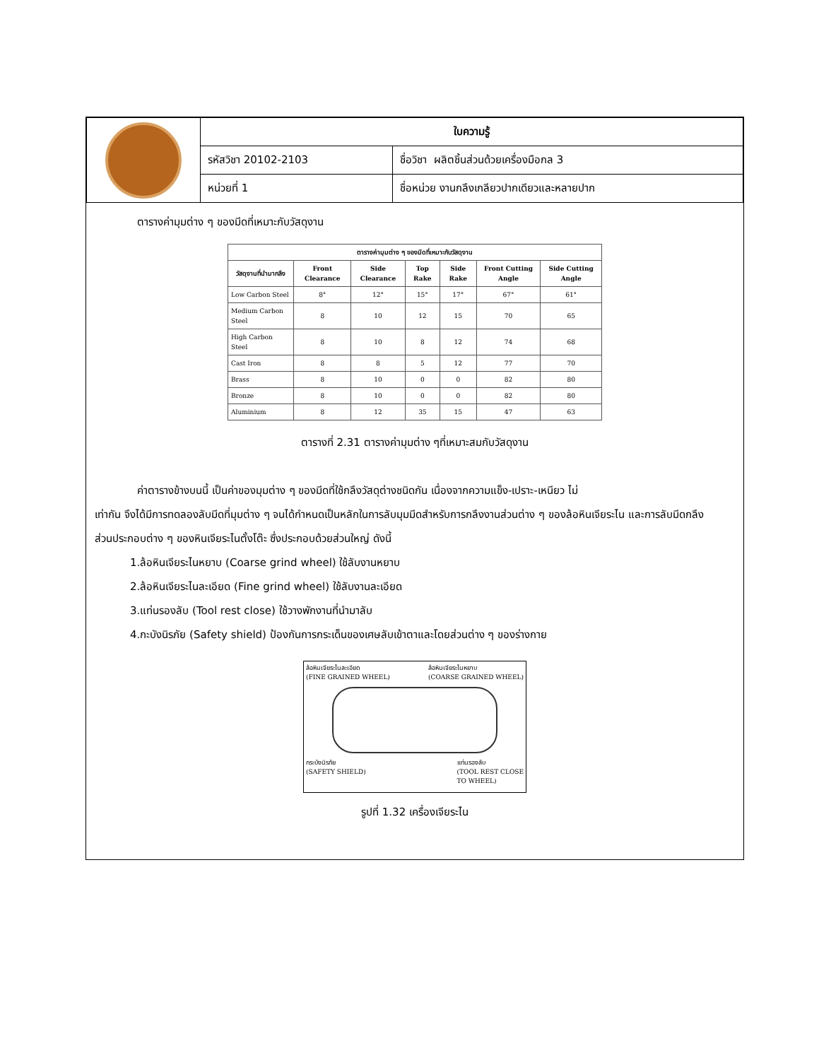| | ใบความรู้ | |
| | รหัสวิชา 20102-2103 | ชื่อวิชา ผลิตชิ้นส่วนด้วยเครื่องมือกล 3 |
| | หน่วยที่ 1 | ชื่อหน่วย งานกลึงเกลียวปากเดียวและหลายปาก |
ตารางค่ามุมต่าง ๆ ของมีดที่เหมาะกับวัสดุงาน
| ตารางค่ามุมต่าง ๆ ของมีดที่เหมาะกับวัสดุงาน | | | | | | |
| --- | --- | --- | --- | --- | --- | --- |
| วัสดุงานที่นำมากลึง | Front Clearance | Side Clearance | Top Rake | Side Rake | Front Cutting Angle | Side Cutting Angle |
| Low Carbon Steel | 8° | 12° | 15° | 17° | 67° | 61° |
| Medium Carbon Steel | 8 | 10 | 12 | 15 | 70 | 65 |
| High Carbon Steel | 8 | 10 | 8 | 12 | 74 | 68 |
| Cast Iron | 8 | 8 | 5 | 12 | 77 | 70 |
| Brass | 8 | 10 | 0 | 0 | 82 | 80 |
| Bronze | 8 | 10 | 0 | 0 | 82 | 80 |
| Aluminium | 8 | 12 | 35 | 15 | 47 | 63 |
ตารางที่ 2.31 ตารางค่ามุมต่าง ๆที่เหมาะสมกับวัสดุงาน
ค่าตารางข้างบนนี้ เป็นค่าของมุมต่าง ๆ ของมีดที่ใช้กลึงวัสดุต่างชนิดกัน เนื่องจากความแข็ง-เปราะ-เหนียว ไม่
เท่ากัน จึงได้มีการทดลองลับมีดที่มุมต่าง ๆ จนได้กำหนดเป็นหลักในการลับมุมมีดสำหรับการกลึงงานส่วนต่าง ๆ ของล้อหินเจียระไน และการลับมีดกลึง
ส่วนประกอบต่าง ๆ ของหินเจียระไนตั้งโต๊ะ ซึ่งประกอบด้วยส่วนใหญ่ ดังนี้
1.ล้อหินเจียระไนหยาบ (Coarse grind wheel) ใช้ลับงานหยาบ
2.ล้อหินเจียระไนละเอียด (Fine grind wheel) ใช้ลับงานละเอียด
3.แท่นรองลับ (Tool rest close) ใช้วางพักงานที่นำมาลับ
4.กะบังนิรภัย (Safety shield) ป้องกันการกระเด็นของเศษลับเข้าตาและโดยส่วนต่าง ๆ ของร่างกาย
ล้อหินเจียระไนละเอียด
(FINE GRAINED WHEEL) ล้อหินเจียระไนหยาบ
(COARSE GRAINED WHEEL)
กระบังนิรภัย
(SAFETY SHIELD) แท่นรองลับ
(TOOL REST CLOSE
TO WHEEL)
รูปที่ 1.32 เครื่องเจียระไน